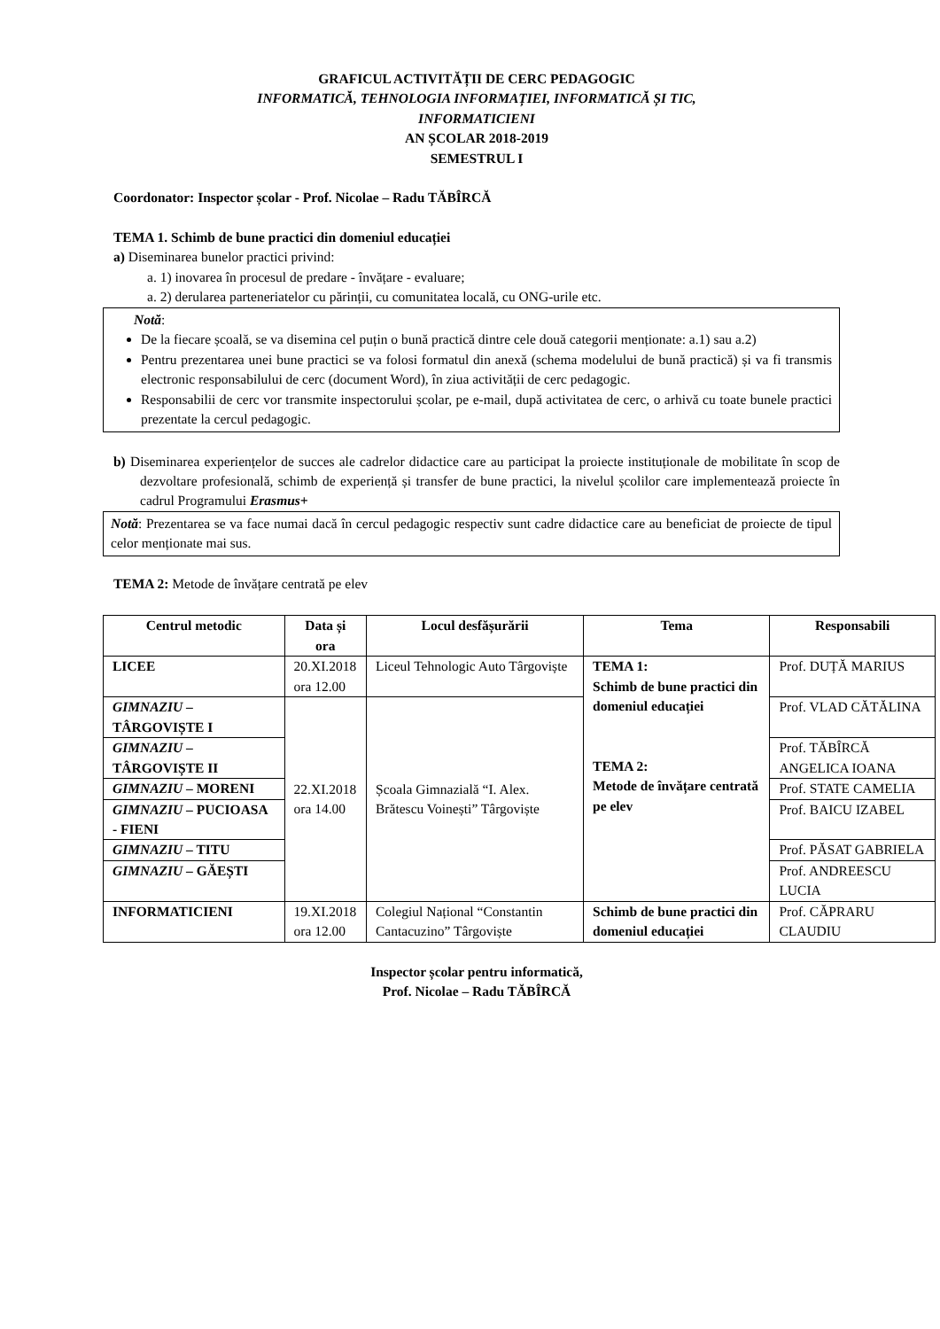GRAFICUL ACTIVITĂȚII DE CERC PEDAGOGIC
INFORMATICĂ, TEHNOLOGIA INFORMAȚIEI, INFORMATICĂ ȘI TIC,
INFORMATICIENI
AN ȘCOLAR 2018-2019
SEMESTRUL I
Coordonator: Inspector școlar - Prof. Nicolae – Radu TĂBÎRCĂ
TEMA 1. Schimb de bune practici din domeniul educației
a) Diseminarea bunelor practici privind:
a. 1) inovarea în procesul de predare - învățare - evaluare;
a. 2) derularea parteneriatelor cu părinții, cu comunitatea locală, cu ONG-urile etc.
Notă:
De la fiecare școală, se va disemina cel puțin o bună practică dintre cele două categorii menționate: a.1) sau a.2)
Pentru prezentarea unei bune practici se va folosi formatul din anexă (schema modelului de bună practică) și va fi transmis electronic responsabilului de cerc (document Word), în ziua activității de cerc pedagogic.
Responsabilii de cerc vor transmite inspectorului școlar, pe e-mail, după activitatea de cerc, o arhivă cu toate bunele practici prezentate la cercul pedagogic.
b) Diseminarea experiențelor de succes ale cadrelor didactice care au participat la proiecte instituționale de mobilitate în scop de dezvoltare profesională, schimb de experiență și transfer de bune practici, la nivelul școlilor care implementează proiecte în cadrul Programului Erasmus+
Notă: Prezentarea se va face numai dacă în cercul pedagogic respectiv sunt cadre didactice care au beneficiat de proiecte de tipul celor menționate mai sus.
TEMA 2: Metode de învățare centrată pe elev
| Centrul metodic | Data și ora | Locul desfășurării | Tema | Responsabili |
| --- | --- | --- | --- | --- |
| LICEE | 20.XI.2018 ora 12.00 | Liceul Tehnologic Auto Târgoviște | TEMA 1: Schimb de bune practici din domeniul educației TEMA 2: Metode de învățare centrată pe elev | Prof. DUȚĂ MARIUS |
| GIMNAZIU – TÂRGOVIȘTE I | 22.XI.2018 ora 14.00 | Școala Gimnazială “I. Alex. Brătescu Voinești” Târgoviște | | Prof. VLAD CĂTĂLINA |
| GIMNAZIU – TÂRGOVIȘTE II | | | | Prof. TĂBÎRCĂ ANGELICA IOANA |
| GIMNAZIU – MORENI | | | | Prof. STATE CAMELIA |
| GIMNAZIU – PUCIOASA - FIENI | | | | Prof. BAICU IZABEL |
| GIMNAZIU – TITU | | | | Prof. PĂSAT GABRIELA |
| GIMNAZIU – GĂEȘTI | | | | Prof. ANDREESCU LUCIA |
| INFORMATICIENI | 19.XI.2018 ora 12.00 | Colegiul Național “Constantin Cantacuzino” Târgoviște | Schimb de bune practici din domeniul educației | Prof. CĂPRARU CLAUDIU |
Inspector școlar pentru informatică,
Prof. Nicolae – Radu TĂBÎRCĂ